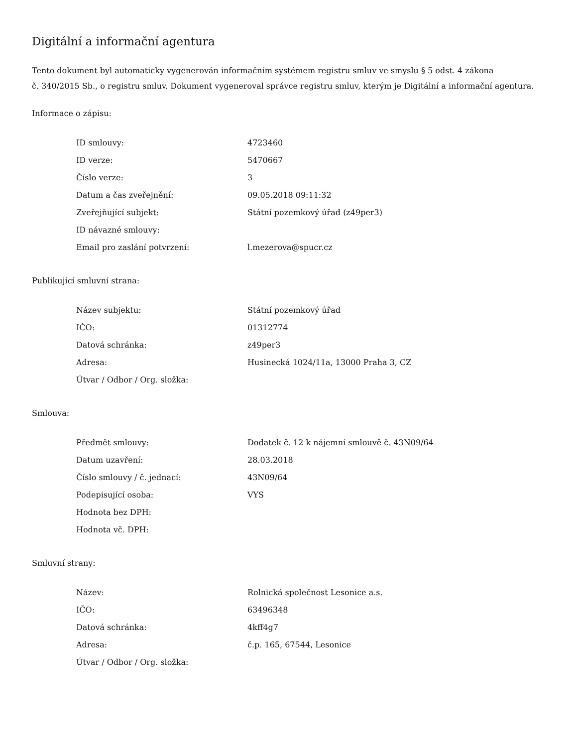Digitální a informační agentura
Tento dokument byl automaticky vygenerován informačním systémem registru smluv ve smyslu § 5 odst. 4 zákona
č. 340/2015 Sb., o registru smluv. Dokument vygeneroval správce registru smluv, kterým je Digitální a informační agentura.
Informace o zápisu:
| ID smlouvy: | 4723460 |
| ID verze: | 5470667 |
| Číslo verze: | 3 |
| Datum a čas zveřejnění: | 09.05.2018 09:11:32 |
| Zveřejňující subjekt: | Státní pozemkový úřad (z49per3) |
| ID návazné smlouvy: | |
| Email pro zaslání potvrzení: | l.mezerova@spucr.cz |
Publikující smluvní strana:
| Název subjektu: | Státní pozemkový úřad |
| IČO: | 01312774 |
| Datová schránka: | z49per3 |
| Adresa: | Husinecká 1024/11a, 13000 Praha 3, CZ |
| Útvar / Odbor / Org. složka: | |
Smlouva:
| Předmět smlouvy: | Dodatek č. 12 k nájemní smlouvě č. 43N09/64 |
| Datum uzavření: | 28.03.2018 |
| Číslo smlouvy / č. jednací: | 43N09/64 |
| Podepisující osoba: | VYS |
| Hodnota bez DPH: | |
| Hodnota vč. DPH: | |
Smluvní strany:
| Název: | Rolnická společnost Lesonice a.s. |
| IČO: | 63496348 |
| Datová schránka: | 4kff4g7 |
| Adresa: | č.p. 165, 67544, Lesonice |
| Útvar / Odbor / Org. složka: | |